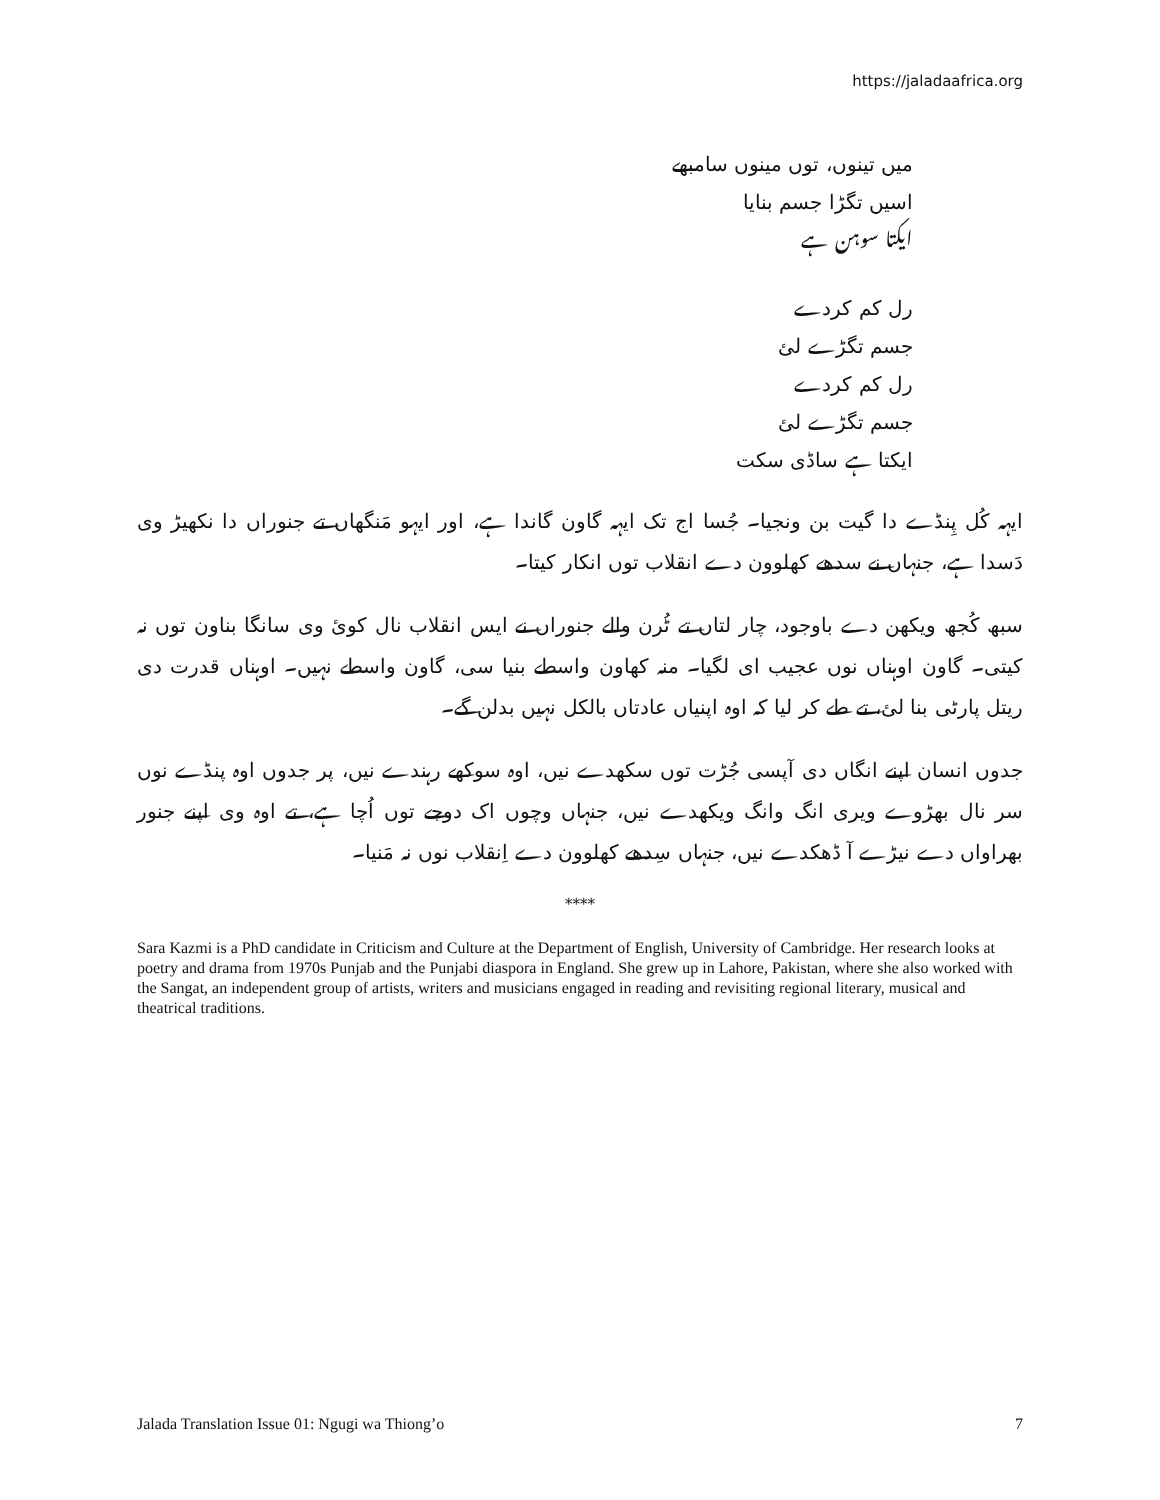https://jaladaafrica.org
میں تینوں، توں مینوں سامبھے
اسیں تگڑا جسم بنایا
ایکتا سوہن ہے
رل کم کردے
جسم تگڑے لئ
رل کم کردے
جسم تگڑے لئ
ایکتا ہے ساڈی سکت
ایہہ کُل پِنڈے دا گیت بن ونجیا۔ جُسا اج تک ایہہ گاون گاندا ہے، اور ایہو مَنگھاں تے جنوراں دا نکھیڑ وی دَسدا ہے، جنہاں نے سدھے کھلوون دے انقلاب توں انکار کیتا۔
سبھ کُجھ ویکھن دے باوجود، چار لتاں تے ٹُرن والے جنوراں نے ایس انقلاب نال کوئ وی سانگا بناون توں نہ کیتی۔ گاون اوہناں نوں عجیب ای لگیا۔ منہ کھاون واسطے بنیا سی، گاون واسطے نہیں۔ اوہناں قدرت دی ریتل پارٹی بنا لئ، تے طے کر لیا کہ اوہ اپنیاں عادتاں بالکل نہیں بدلن گے۔
جدوں انسان اپنے انگاں دی آپسی جُڑت توں سکھدے نیں، اوہ سوکھے رہندے نیں، پر جدوں اوہ پنڈے نوں سر نال بھڑوے ویری انگ وانگ ویکھدے نیں، جنہاں وچوں اک دوجے توں اُچا ہے، تے اوہ وی اپنے جنور بھراواں دے نیڑے آ ڈھکدے نیں، جنہاں سِدھے کھلوون دے اِنقلاب نوں نہ مَنیا۔
****
Sara Kazmi is a PhD candidate in Criticism and Culture at the Department of English, University of Cambridge. Her research looks at poetry and drama from 1970s Punjab and the Punjabi diaspora in England. She grew up in Lahore, Pakistan, where she also worked with the Sangat, an independent group of artists, writers and musicians engaged in reading and revisiting regional literary, musical and theatrical traditions.
Jalada Translation Issue 01: Ngugi wa Thiong’o 7